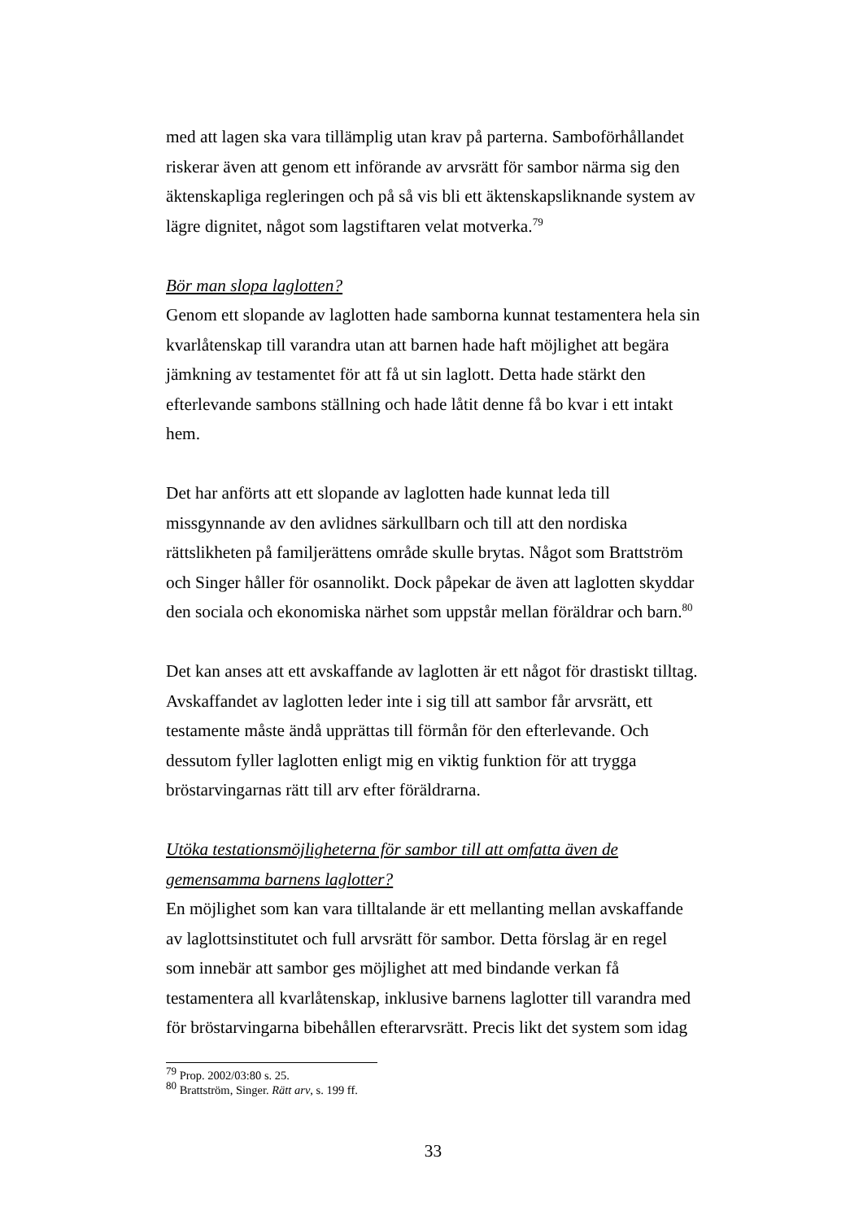med att lagen ska vara tillämplig utan krav på parterna. Samboförhållandet riskerar även att genom ett införande av arvsrätt för sambor närma sig den äktenskapliga regleringen och på så vis bli ett äktenskapsliknande system av lägre dignitet, något som lagstiftaren velat motverka.<sup>79</sup>
Bör man slopa laglotten?
Genom ett slopande av laglotten hade samborna kunnat testamentera hela sin kvarlåtenskap till varandra utan att barnen hade haft möjlighet att begära jämkning av testamentet för att få ut sin laglott. Detta hade stärkt den efterlevande sambons ställning och hade låtit denne få bo kvar i ett intakt hem.
Det har anförts att ett slopande av laglotten hade kunnat leda till missgynnande av den avlidnes särkullbarn och till att den nordiska rättslikheten på familjerättens område skulle brytas. Något som Brattström och Singer håller för osannolikt. Dock påpekar de även att laglotten skyddar den sociala och ekonomiska närhet som uppstår mellan föräldrar och barn.<sup>80</sup>
Det kan anses att ett avskaffande av laglotten är ett något för drastiskt tilltag. Avskaffandet av laglotten leder inte i sig till att sambor får arvsrätt, ett testamente måste ändå upprättas till förmån för den efterlevande. Och dessutom fyller laglotten enligt mig en viktig funktion för att trygga bröstarvingarnas rätt till arv efter föräldrarna.
Utöka testationsmöjligheterna för sambor till att omfatta även de gemensamma barnens laglotter?
En möjlighet som kan vara tilltalande är ett mellanting mellan avskaffande av laglottsinstitutet och full arvsrätt för sambor. Detta förslag är en regel som innebär att sambor ges möjlighet att med bindande verkan få testamentera all kvarlåtenskap, inklusive barnens laglotter till varandra med för bröstarvingarna bibehållen efterarvsrätt. Precis likt det system som idag
<sup>79</sup> Prop. 2002/03:80 s. 25.
<sup>80</sup> Brattström, Singer. Rätt arv, s. 199 ff.
33